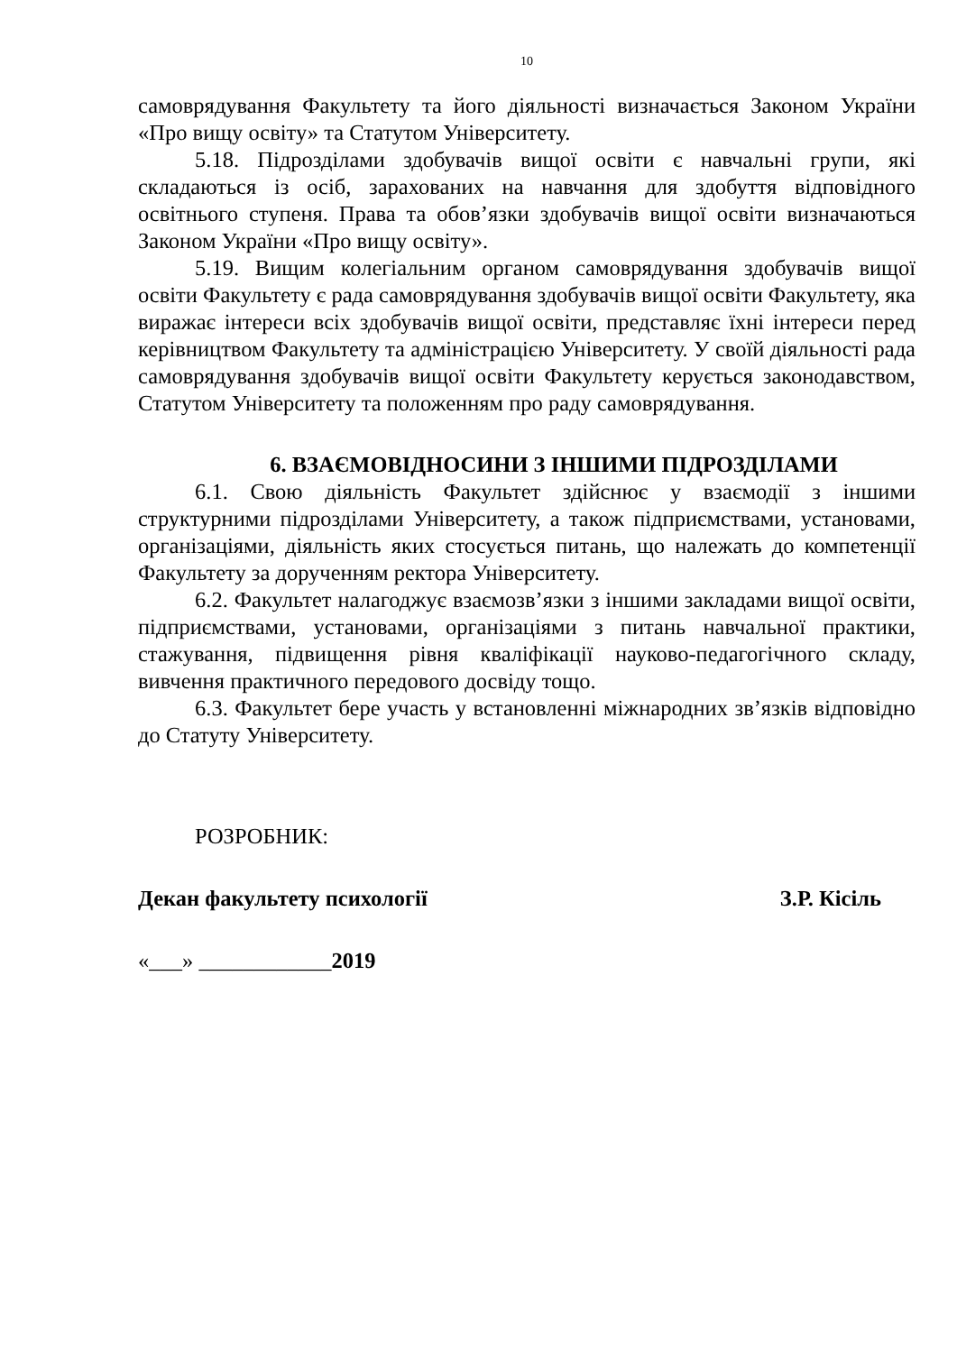10
самоврядування Факультету та його діяльності визначається Законом України «Про вищу освіту» та Статутом Університету.
5.18. Підрозділами здобувачів вищої освіти є навчальні групи, які складаються із осіб, зарахованих на навчання для здобуття відповідного освітнього ступеня. Права та обов’язки здобувачів вищої освіти визначаються Законом України «Про вищу освіту».
5.19. Вищим колегіальним органом самоврядування здобувачів вищої освіти Факультету є рада самоврядування здобувачів вищої освіти Факультету, яка виражає інтереси всіх здобувачів вищої освіти, представляє їхні інтереси перед керівництвом Факультету та адміністрацією Університету. У своїй діяльності рада самоврядування здобувачів вищої освіти Факультету керується законодавством, Статутом Університету та положенням про раду самоврядування.
6. ВЗАЄМОВІДНОСИНИ З ІНШИМИ ПІДРОЗДІЛАМИ
6.1. Свою діяльність Факультет здійснює у взаємодії з іншими структурними підрозділами Університету, а також підприємствами, установами, організаціями, діяльність яких стосується питань, що належать до компетенції Факультету за дорученням ректора Університету.
6.2. Факультет налагоджує взаємозв’язки з іншими закладами вищої освіти, підприємствами, установами, організаціями з питань навчальної практики, стажування, підвищення рівня кваліфікації науково-педагогічного складу, вивчення практичного передового досвіду тощо.
6.3. Факультет бере участь у встановленні міжнародних зв’язків відповідно до Статуту Університету.
РОЗРОБНИК:
Декан факультету психології З.Р. Кісіль
«___» ____________2019